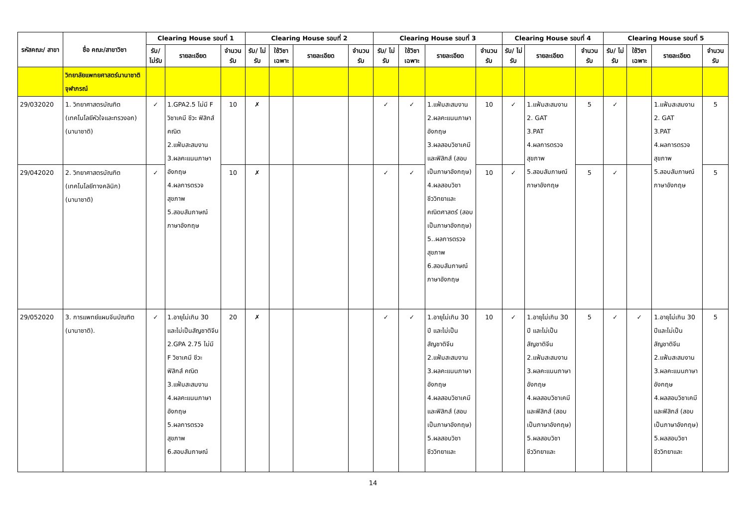| รหัสคณะ/ สาขา | ชื่อ คณะ/สาขาวิชา | Clearing House รอบที่ 1 | | | Clearing House รอบที่ 2 | | | | Clearing House รอบที่ 3 | | | | Clearing House รอบที่ 4 | | | Clearing House รอบที่ 5 | | | |
| --- | --- | --- | --- | --- | --- | --- | --- | --- | --- | --- | --- | --- | --- | --- | --- | --- | --- | --- | --- |
| | | รับ/ ไม่รับ | รายละเอียด | จำนวน รับ | รับ/ ไม่รับ | ใช้วิชา เฉพาะ | รายละเอียด | จำนวน รับ | รับ/ ไม่รับ | ใช้วิชา เฉพาะ | รายละเอียด | จำนวน รับ | รับ/ ไม่รับ | รายละเอียด | จำนวน รับ | รับ/ ไม่รับ | ใช้วิชา เฉพาะ | รายละเอียด | จำนวน รับ |
| | วิทยาลัยแพทยศาสตร์นานาชาติจุฬาภรณ์ | | | | | | | | | | | | | | | | | | |
| 29/032020 | 1. วิทยาศาสตรบัณฑิต (เทคโนโลยีหัวใจและทรวงอก)(นานาชาติ) | ✓ | 1.GPA2.5 ไม่มี F วิชาเคมี ชีวะ ฟิสิกส์ คณิต 2.แฟ้มสะสมงาน 3.ผลคะแนนภาษาอังกฤษ 4.ผลการตรวจสุขภาพ 5.สอบสัมภาษณ์ภาษาอังกฤษ | 10 | ✗ | | | | ✓ | ✓ | 1.แฟ้มสะสมงาน 2.ผลคะแนนภาษาอังกฤษ 3.ผลสอบวิชาเคมี และฟิสิกส์ (สอบเป็นภาษาอังกฤษ) 4.ผลสอบวิชาชีววิทยาและคณิตศาสตร์ (สอบเป็นภาษาอังกฤษ) 5..ผลการตรวจสุขภาพ 6.สอบสัมภาษณ์ภาษาอังกฤษ | 10 | ✓ | 1.แฟ้มสะสมงาน 2. GAT 3.PAT 4.ผลการตรวจสุขภาพ 5.สอบสัมภาษณ์ภาษาอังกฤษ | 5 | ✓ | | 1.แฟ้มสะสมงาน 2. GAT 3.PAT 4.ผลการตรวจสุขภาพ 5.สอบสัมภาษณ์ภาษาอังกฤษ | 5 |
| 29/042020 | 2. วิทยาศาสตรบัณฑิต (เทคโนโลยีทางคลินิก)(นานาชาติ) | ✓ | | 10 | ✗ | | | | ✓ | ✓ | | 10 | ✓ | | 5 | ✓ | | | 5 |
| 29/052020 | 3. การแพทย์แผนจีนบัณฑิต (นานาชาติ). | ✓ | 1.อายุไม่เกิน 30 และไม่เป็นสัญชาติจีน 2.GPA 2.75 ไม่มี F วิชาเคมี ชีวะ ฟิสิกส์ คณิต 3.แฟ้มสะสมงาน 4.ผลคะแนนภาษาอังกฤษ 5.ผลการตรวจสุขภาพ 6.สอบสัมภาษณ์ | 20 | ✗ | | | | ✓ | ✓ | 1.อายุไม่เกิน 30 ปี และไม่เป็นสัญชาติจีน 2.แฟ้มสะสมงาน 3.ผลคะแนนภาษาอังกฤษ 4.ผลสอบวิชาเคมี และฟิสิกส์ (สอบเป็นภาษาอังกฤษ) 5.ผลสอบวิชาชีววิทยาและ | 10 | ✓ | 1.อายุไม่เกิน 30 ปี และไม่เป็นสัญชาติจีน 2.แฟ้มสะสมงาน 3.ผลคะแนนภาษาอังกฤษ 4.ผลสอบวิชาเคมี และฟิสิกส์ (สอบเป็นภาษาอังกฤษ) 5.ผลสอบวิชาชีววิทยาและ | 5 | ✓ | ✓ | 1.อายุไม่เกิน 30 ปีและไม่เป็นสัญชาติจีน 2.แฟ้มสะสมงาน 3.ผลคะแนนภาษาอังกฤษ 4.ผลสอบวิชาเคมี และฟิสิกส์ (สอบเป็นภาษาอังกฤษ) 5.ผลสอบวิชาชีววิทยาและ | 5 |
14